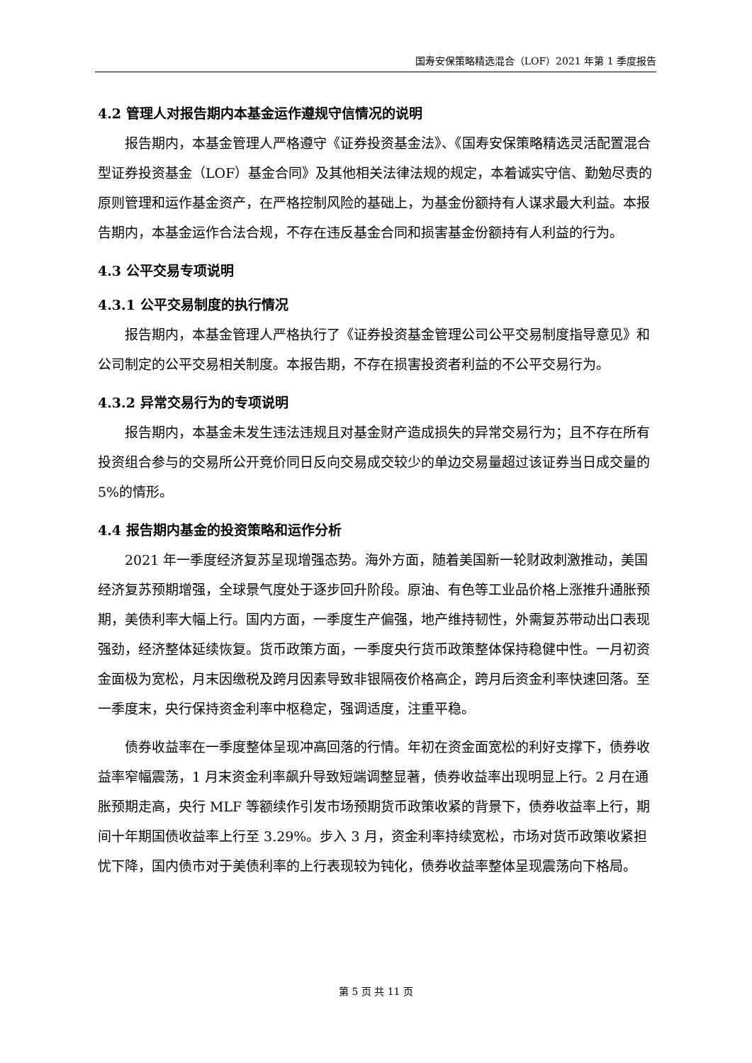国寿安保策略精选混合（LOF）2021 年第 1 季度报告
4.2 管理人对报告期内本基金运作遵规守信情况的说明
报告期内，本基金管理人严格遵守《证券投资基金法》、《国寿安保策略精选灵活配置混合型证券投资基金（LOF）基金合同》及其他相关法律法规的规定，本着诚实守信、勤勉尽责的原则管理和运作基金资产，在严格控制风险的基础上，为基金份额持有人谋求最大利益。本报告期内，本基金运作合法合规，不存在违反基金合同和损害基金份额持有人利益的行为。
4.3 公平交易专项说明
4.3.1 公平交易制度的执行情况
报告期内，本基金管理人严格执行了《证券投资基金管理公司公平交易制度指导意见》和公司制定的公平交易相关制度。本报告期，不存在损害投资者利益的不公平交易行为。
4.3.2 异常交易行为的专项说明
报告期内，本基金未发生违法违规且对基金财产造成损失的异常交易行为；且不存在所有投资组合参与的交易所公开竞价同日反向交易成交较少的单边交易量超过该证券当日成交量的 5%的情形。
4.4 报告期内基金的投资策略和运作分析
2021 年一季度经济复苏呈现增强态势。海外方面，随着美国新一轮财政刺激推动，美国经济复苏预期增强，全球景气度处于逐步回升阶段。原油、有色等工业品价格上涨推升通胀预期，美债利率大幅上行。国内方面，一季度生产偏强，地产维持韧性，外需复苏带动出口表现强劲，经济整体延续恢复。货币政策方面，一季度央行货币政策整体保持稳健中性。一月初资金面极为宽松，月末因缴税及跨月因素导致非银隔夜价格高企，跨月后资金利率快速回落。至一季度末，央行保持资金利率中枢稳定，强调适度，注重平稳。
债券收益率在一季度整体呈现冲高回落的行情。年初在资金面宽松的利好支撑下，债券收益率窄幅震荡，1 月末资金利率飙升导致短端调整显著，债券收益率出现明显上行。2 月在通胀预期走高，央行 MLF 等额续作引发市场预期货币政策收紧的背景下，债券收益率上行，期间十年期国债收益率上行至 3.29%。步入 3 月，资金利率持续宽松，市场对货币政策收紧担忧下降，国内债市对于美债利率的上行表现较为钝化，债券收益率整体呈现震荡向下格局。
第 5 页 共 11 页